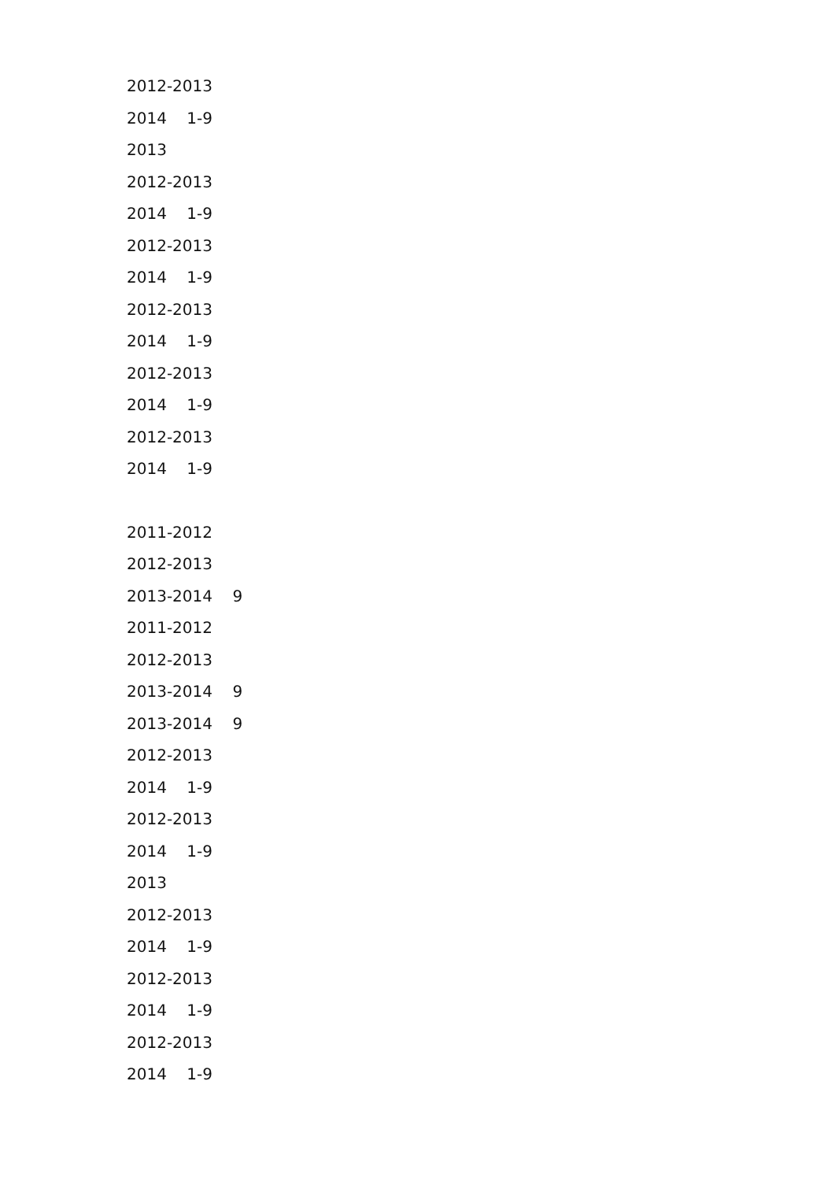2012-2013
2014 1-9
2013
2012-2013
2014 1-9
2012-2013
2014 1-9
2012-2013
2014 1-9
2012-2013
2014 1-9
2012-2013
2014 1-9
2011-2012
2012-2013
2013-2014 9
2011-2012
2012-2013
2013-2014 9
2013-2014 9
2012-2013
2014 1-9
2012-2013
2014 1-9
2013
2012-2013
2014 1-9
2012-2013
2014 1-9
2012-2013
2014 1-9